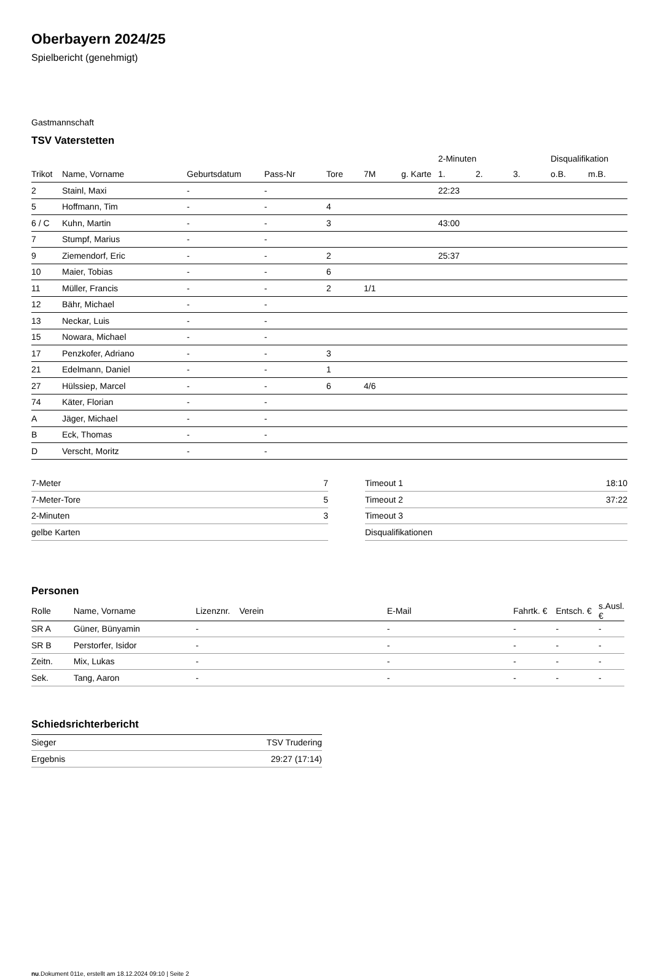Oberbayern 2024/25
Spielbericht (genehmigt)
Gastmannschaft
TSV Vaterstetten
| | | | | | | | 2-Minuten | | | Disqualifikation | |
| --- | --- | --- | --- | --- | --- | --- | --- | --- | --- | --- | --- |
| Trikot | Name, Vorname | Geburtsdatum | Pass-Nr | Tore | 7M | g. Karte | 1. | 2. | 3. | o.B. | m.B. |
| 2 | Stainl, Maxi | - | - | | | | 22:23 | | | | |
| 5 | Hoffmann, Tim | - | - | 4 | | | | | | | |
| 6 / C | Kuhn, Martin | - | - | 3 | | | 43:00 | | | | |
| 7 | Stumpf, Marius | - | - | | | | | | | | |
| 9 | Ziemendorf, Eric | - | - | 2 | | | 25:37 | | | | |
| 10 | Maier, Tobias | - | - | 6 | | | | | | | |
| 11 | Müller, Francis | - | - | 2 | 1/1 | | | | | | |
| 12 | Bähr, Michael | - | - | | | | | | | | |
| 13 | Neckar, Luis | - | - | | | | | | | | |
| 15 | Nowara, Michael | - | - | | | | | | | | |
| 17 | Penzkofer, Adriano | - | - | 3 | | | | | | | |
| 21 | Edelmann, Daniel | - | - | 1 | | | | | | | |
| 27 | Hülssiep, Marcel | - | - | 6 | 4/6 | | | | | | |
| 74 | Käter, Florian | - | - | | | | | | | | |
| A | Jäger, Michael | - | - | | | | | | | | |
| B | Eck, Thomas | - | - | | | | | | | | |
| D | Verscht, Moritz | - | - | | | | | | | | |
| 7-Meter | 7 |
| 7-Meter-Tore | 5 |
| 2-Minuten | 3 |
| gelbe Karten | |
| Timeout 1 | 18:10 |
| Timeout 2 | 37:22 |
| Timeout 3 | |
| Disqualifikationen | |
Personen
| Rolle | Name, Vorname | Lizenznr. | Verein | E-Mail | Fahrtk. € | Entsch. € | s.Ausl. € |
| --- | --- | --- | --- | --- | --- | --- | --- |
| SR A | Güner, Bünyamin | - | | - | - | - | - |
| SR B | Perstorfer, Isidor | - | | - | - | - | - |
| Zeitn. | Mix, Lukas | - | | - | - | - | - |
| Sek. | Tang, Aaron | - | | - | - | - | - |
Schiedsrichterbericht
| Sieger | TSV Trudering |
| Ergebnis | 29:27 (17:14) |
nu.Dokument 011e, erstellt am 18.12.2024 09:10 | Seite 2